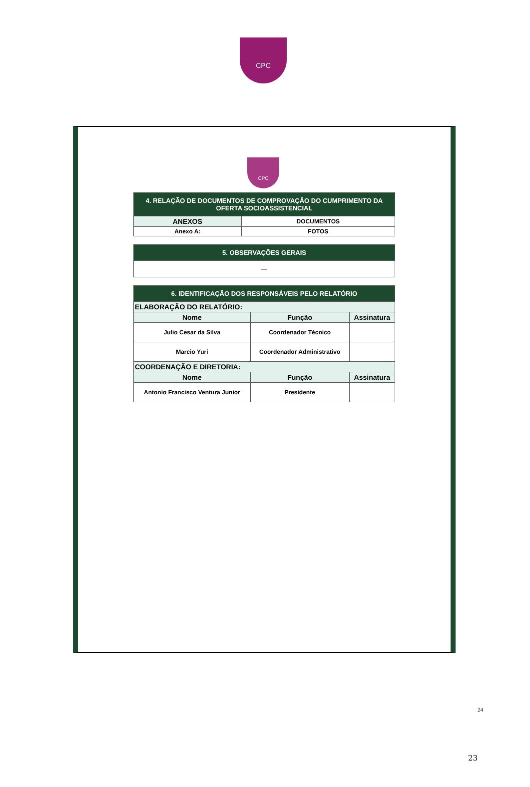CPC
CPC
| 4. RELAÇÃO DE DOCUMENTOS DE COMPROVAÇÃO DO CUMPRIMENTO DA OFERTA SOCIOASSISTENCIAL | |
| ANEXOS | DOCUMENTOS |
| Anexo A: | FOTOS |
| 5. OBSERVAÇÕES GERAIS |
| — |
| 6. IDENTIFICAÇÃO DOS RESPONSÁVEIS PELO RELATÓRIO | | |
| ELABORAÇÃO DO RELATÓRIO: | | |
| Nome | Função | Assinatura |
| Julio Cesar da Silva | Coordenador Técnico | |
| Marcio Yuri | Coordenador Administrativo | |
| COORDENAÇÃO E DIRETORIA: | | |
| Nome | Função | Assinatura |
| Antonio Francisco Ventura Junior | Presidente | |
24
23